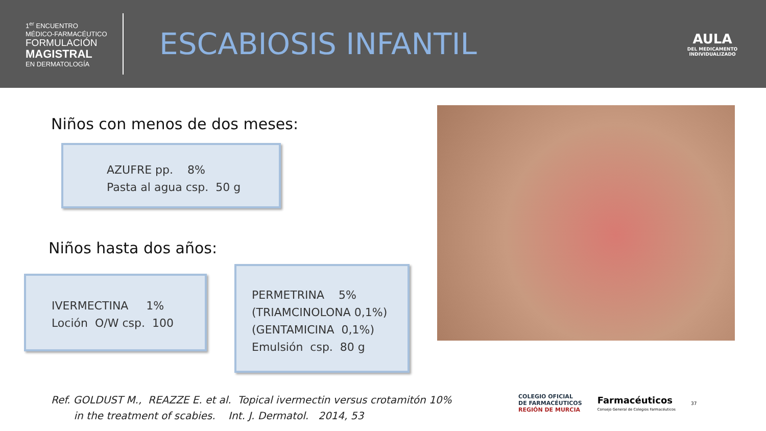1<sup>er</sup> ENCUENTRO
MÉDICO-FARMACÉUTICO
FORMULACIÓN
MAGISTRAL
EN DERMATOLOGÍA
ESCABIOSIS INFANTIL
AULA
DEL MEDICAMENTO
INDIVIDUALIZADO
Niños con menos de dos meses:
AZUFRE pp. 8%
Pasta al agua csp. 50 g
Niños hasta dos años:
IVERMECTINA 1%
Loción O/W csp. 100
PERMETRINA 5%
(TRIAMCINOLONA 0,1%)
(GENTAMICINA 0,1%)
Emulsión csp. 80 g
Ref. GOLDUST M., REAZZE E. et al. Topical ivermectin versus crotamitón 10%
in the treatment of scabies. Int. J. Dermatol. 2014, 53
COLEGIO OFICIAL
DE FARMACÉUTICOS
REGIÓN DE MURCIA
Farmacéuticos
Consejo General de Colegios Farmacéuticos
37